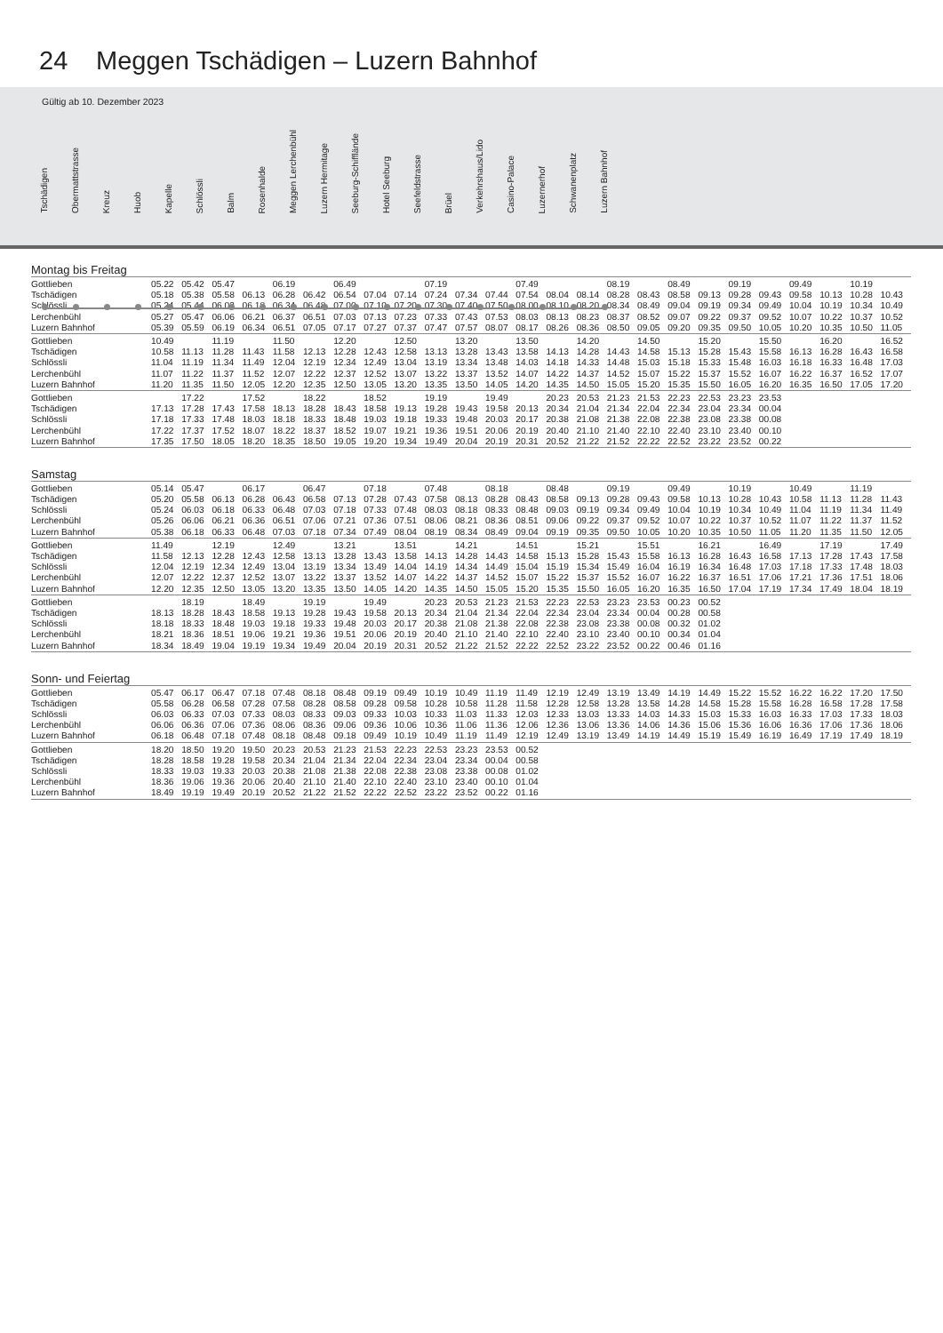24 Meggen Tschädigen – Luzern Bahnhof
Gültig ab 10. Dezember 2023
Tschädigen
Obermattstrasse
Kreuz
Huob
Kapelle
Schlössli
Balm
Rosenhalde
Meggen Lerchenbühl
Luzern Hermitage
Seeburg-Schifflände
Hotel Seeburg
Seefeldstrasse
Brüel
Verkehrshaus/Lido
Casino-Palace
Luzernerhof
Schwanenplatz
Luzern Bahnhof
Montag bis Freitag
| Gottlieben | 05.22 | 05.42 | 05.47 | | 06.19 | | 06.49 | | | 07.19 | | | 07.49 | | | 08.19 | | 08.49 | | 09.19 | | 09.49 | | 10.19 | |
| Tschädigen | 05.18 | 05.38 | 05.58 | 06.13 | 06.28 | 06.42 | 06.54 | 07.04 | 07.14 | 07.24 | 07.34 | 07.44 | 07.54 | 08.04 | 08.14 | 08.28 | 08.43 | 08.58 | 09.13 | 09.28 | 09.43 | 09.58 | 10.13 | 10.28 | 10.43 |
| Schlössli | 05.24 | 05.44 | 06.03 | 06.18 | 06.34 | 06.48 | 07.00 | 07.10 | 07.20 | 07.30 | 07.40 | 07.50 | 08.00 | 08.10 | 08.20 | 08.34 | 08.49 | 09.04 | 09.19 | 09.34 | 09.49 | 10.04 | 10.19 | 10.34 | 10.49 |
| Lerchenbühl | 05.27 | 05.47 | 06.06 | 06.21 | 06.37 | 06.51 | 07.03 | 07.13 | 07.23 | 07.33 | 07.43 | 07.53 | 08.03 | 08.13 | 08.23 | 08.37 | 08.52 | 09.07 | 09.22 | 09.37 | 09.52 | 10.07 | 10.22 | 10.37 | 10.52 |
| Luzern Bahnhof | 05.39 | 05.59 | 06.19 | 06.34 | 06.51 | 07.05 | 07.17 | 07.27 | 07.37 | 07.47 | 07.57 | 08.07 | 08.17 | 08.26 | 08.36 | 08.50 | 09.05 | 09.20 | 09.35 | 09.50 | 10.05 | 10.20 | 10.35 | 10.50 | 11.05 |
| Gottlieben | 10.49 | | 11.19 | | 11.50 | | 12.20 | | 12.50 | | 13.20 | | 13.50 | | 14.20 | | 14.50 | | 15.20 | | 15.50 | | 16.20 | | 16.52 |
| Tschädigen | 10.58 | 11.13 | 11.28 | 11.43 | 11.58 | 12.13 | 12.28 | 12.43 | 12.58 | 13.13 | 13.28 | 13.43 | 13.58 | 14.13 | 14.28 | 14.43 | 14.58 | 15.13 | 15.28 | 15.43 | 15.58 | 16.13 | 16.28 | 16.43 | 16.58 |
| Schlössli | 11.04 | 11.19 | 11.34 | 11.49 | 12.04 | 12.19 | 12.34 | 12.49 | 13.04 | 13.19 | 13.34 | 13.48 | 14.03 | 14.18 | 14.33 | 14.48 | 15.03 | 15.18 | 15.33 | 15.48 | 16.03 | 16.18 | 16.33 | 16.48 | 17.03 |
| Lerchenbühl | 11.07 | 11.22 | 11.37 | 11.52 | 12.07 | 12.22 | 12.37 | 12.52 | 13.07 | 13.22 | 13.37 | 13.52 | 14.07 | 14.22 | 14.37 | 14.52 | 15.07 | 15.22 | 15.37 | 15.52 | 16.07 | 16.22 | 16.37 | 16.52 | 17.07 |
| Luzern Bahnhof | 11.20 | 11.35 | 11.50 | 12.05 | 12.20 | 12.35 | 12.50 | 13.05 | 13.20 | 13.35 | 13.50 | 14.05 | 14.20 | 14.35 | 14.50 | 15.05 | 15.20 | 15.35 | 15.50 | 16.05 | 16.20 | 16.35 | 16.50 | 17.05 | 17.20 |
| Gottlieben | | 17.22 | | 17.52 | | 18.22 | | 18.52 | | 19.19 | | 19.49 | | 20.23 | 20.53 | 21.23 | 21.53 | 22.23 | 22.53 | 23.23 | 23.53 | | | | |
| Tschädigen | 17.13 | 17.28 | 17.43 | 17.58 | 18.13 | 18.28 | 18.43 | 18.58 | 19.13 | 19.28 | 19.43 | 19.58 | 20.13 | 20.34 | 21.04 | 21.34 | 22.04 | 22.34 | 23.04 | 23.34 | 00.04 | | | | |
| Schlössli | 17.18 | 17.33 | 17.48 | 18.03 | 18.18 | 18.33 | 18.48 | 19.03 | 19.18 | 19.33 | 19.48 | 20.03 | 20.17 | 20.38 | 21.08 | 21.38 | 22.08 | 22.38 | 23.08 | 23.38 | 00.08 | | | | |
| Lerchenbühl | 17.22 | 17.37 | 17.52 | 18.07 | 18.22 | 18.37 | 18.52 | 19.07 | 19.21 | 19.36 | 19.51 | 20.06 | 20.19 | 20.40 | 21.10 | 21.40 | 22.10 | 22.40 | 23.10 | 23.40 | 00.10 | | | | |
| Luzern Bahnhof | 17.35 | 17.50 | 18.05 | 18.20 | 18.35 | 18.50 | 19.05 | 19.20 | 19.34 | 19.49 | 20.04 | 20.19 | 20.31 | 20.52 | 21.22 | 21.52 | 22.22 | 22.52 | 23.22 | 23.52 | 00.22 | | | | |
Samstag
| Gottlieben | 05.14 | 05.47 | | 06.17 | | 06.47 | | 07.18 | | 07.48 | | 08.18 | | 08.48 | | 09.19 | | 09.49 | | 10.19 | | 10.49 | | 11.19 | |
| Tschädigen | 05.20 | 05.58 | 06.13 | 06.28 | 06.43 | 06.58 | 07.13 | 07.28 | 07.43 | 07.58 | 08.13 | 08.28 | 08.43 | 08.58 | 09.13 | 09.28 | 09.43 | 09.58 | 10.13 | 10.28 | 10.43 | 10.58 | 11.13 | 11.28 | 11.43 |
| Schlössli | 05.24 | 06.03 | 06.18 | 06.33 | 06.48 | 07.03 | 07.18 | 07.33 | 07.48 | 08.03 | 08.18 | 08.33 | 08.48 | 09.03 | 09.19 | 09.34 | 09.49 | 10.04 | 10.19 | 10.34 | 10.49 | 11.04 | 11.19 | 11.34 | 11.49 |
| Lerchenbühl | 05.26 | 06.06 | 06.21 | 06.36 | 06.51 | 07.06 | 07.21 | 07.36 | 07.51 | 08.06 | 08.21 | 08.36 | 08.51 | 09.06 | 09.22 | 09.37 | 09.52 | 10.07 | 10.22 | 10.37 | 10.52 | 11.07 | 11.22 | 11.37 | 11.52 |
| Luzern Bahnhof | 05.38 | 06.18 | 06.33 | 06.48 | 07.03 | 07.18 | 07.34 | 07.49 | 08.04 | 08.19 | 08.34 | 08.49 | 09.04 | 09.19 | 09.35 | 09.50 | 10.05 | 10.20 | 10.35 | 10.50 | 11.05 | 11.20 | 11.35 | 11.50 | 12.05 |
| Gottlieben | 11.49 | | 12.19 | | 12.49 | | 13.21 | | 13.51 | | 14.21 | | 14.51 | | 15.21 | | 15.51 | | 16.21 | | 16.49 | | 17.19 | | 17.49 |
| Tschädigen | 11.58 | 12.13 | 12.28 | 12.43 | 12.58 | 13.13 | 13.28 | 13.43 | 13.58 | 14.13 | 14.28 | 14.43 | 14.58 | 15.13 | 15.28 | 15.43 | 15.58 | 16.13 | 16.28 | 16.43 | 16.58 | 17.13 | 17.28 | 17.43 | 17.58 |
| Schlössli | 12.04 | 12.19 | 12.34 | 12.49 | 13.04 | 13.19 | 13.34 | 13.49 | 14.04 | 14.19 | 14.34 | 14.49 | 15.04 | 15.19 | 15.34 | 15.49 | 16.04 | 16.19 | 16.34 | 16.48 | 17.03 | 17.18 | 17.33 | 17.48 | 18.03 |
| Lerchenbühl | 12.07 | 12.22 | 12.37 | 12.52 | 13.07 | 13.22 | 13.37 | 13.52 | 14.07 | 14.22 | 14.37 | 14.52 | 15.07 | 15.22 | 15.37 | 15.52 | 16.07 | 16.22 | 16.37 | 16.51 | 17.06 | 17.21 | 17.36 | 17.51 | 18.06 |
| Luzern Bahnhof | 12.20 | 12.35 | 12.50 | 13.05 | 13.20 | 13.35 | 13.50 | 14.05 | 14.20 | 14.35 | 14.50 | 15.05 | 15.20 | 15.35 | 15.50 | 16.05 | 16.20 | 16.35 | 16.50 | 17.04 | 17.19 | 17.34 | 17.49 | 18.04 | 18.19 |
| Gottlieben | | 18.19 | | 18.49 | | 19.19 | | 19.49 | | 20.23 | 20.53 | 21.23 | 21.53 | 22.23 | 22.53 | 23.23 | 23.53 | 00.23 | 00.52 | | | | | | |
| Tschädigen | 18.13 | 18.28 | 18.43 | 18.58 | 19.13 | 19.28 | 19.43 | 19.58 | 20.13 | 20.34 | 21.04 | 21.34 | 22.04 | 22.34 | 23.04 | 23.34 | 00.04 | 00.28 | 00.58 | | | | | | |
| Schlössli | 18.18 | 18.33 | 18.48 | 19.03 | 19.18 | 19.33 | 19.48 | 20.03 | 20.17 | 20.38 | 21.08 | 21.38 | 22.08 | 22.38 | 23.08 | 23.38 | 00.08 | 00.32 | 01.02 | | | | | | |
| Lerchenbühl | 18.21 | 18.36 | 18.51 | 19.06 | 19.21 | 19.36 | 19.51 | 20.06 | 20.19 | 20.40 | 21.10 | 21.40 | 22.10 | 22.40 | 23.10 | 23.40 | 00.10 | 00.34 | 01.04 | | | | | | |
| Luzern Bahnhof | 18.34 | 18.49 | 19.04 | 19.19 | 19.34 | 19.49 | 20.04 | 20.19 | 20.31 | 20.52 | 21.22 | 21.52 | 22.22 | 22.52 | 23.22 | 23.52 | 00.22 | 00.46 | 01.16 | | | | | | |
Sonn- und Feiertag
| Gottlieben | 05.47 | 06.17 | 06.47 | 07.18 | 07.48 | 08.18 | 08.48 | 09.19 | 09.49 | 10.19 | 10.49 | 11.19 | 11.49 | 12.19 | 12.49 | 13.19 | 13.49 | 14.19 | 14.49 | 15.22 | 15.52 | 16.22 | 16.22 | 17.20 | 17.50 |
| Tschädigen | 05.58 | 06.28 | 06.58 | 07.28 | 07.58 | 08.28 | 08.58 | 09.28 | 09.58 | 10.28 | 10.58 | 11.28 | 11.58 | 12.28 | 12.58 | 13.28 | 13.58 | 14.28 | 14.58 | 15.28 | 15.58 | 16.28 | 16.58 | 17.28 | 17.58 |
| Schlössli | 06.03 | 06.33 | 07.03 | 07.33 | 08.03 | 08.33 | 09.03 | 09.33 | 10.03 | 10.33 | 11.03 | 11.33 | 12.03 | 12.33 | 13.03 | 13.33 | 14.03 | 14.33 | 15.03 | 15.33 | 16.03 | 16.33 | 17.03 | 17.33 | 18.03 |
| Lerchenbühl | 06.06 | 06.36 | 07.06 | 07.36 | 08.06 | 08.36 | 09.06 | 09.36 | 10.06 | 10.36 | 11.06 | 11.36 | 12.06 | 12.36 | 13.06 | 13.36 | 14.06 | 14.36 | 15.06 | 15.36 | 16.06 | 16.36 | 17.06 | 17.36 | 18.06 |
| Luzern Bahnhof | 06.18 | 06.48 | 07.18 | 07.48 | 08.18 | 08.48 | 09.18 | 09.49 | 10.19 | 10.49 | 11.19 | 11.49 | 12.19 | 12.49 | 13.19 | 13.49 | 14.19 | 14.49 | 15.19 | 15.49 | 16.19 | 16.49 | 17.19 | 17.49 | 18.19 |
| Gottlieben | 18.20 | 18.50 | 19.20 | 19.50 | 20.23 | 20.53 | 21.23 | 21.53 | 22.23 | 22.53 | 23.23 | 23.53 | 00.52 | | | | | | | | | | | | |
| Tschädigen | 18.28 | 18.58 | 19.28 | 19.58 | 20.34 | 21.04 | 21.34 | 22.04 | 22.34 | 23.04 | 23.34 | 00.04 | 00.58 | | | | | | | | | | | | |
| Schlössli | 18.33 | 19.03 | 19.33 | 20.03 | 20.38 | 21.08 | 21.38 | 22.08 | 22.38 | 23.08 | 23.38 | 00.08 | 01.02 | | | | | | | | | | | | |
| Lerchenbühl | 18.36 | 19.06 | 19.36 | 20.06 | 20.40 | 21.10 | 21.40 | 22.10 | 22.40 | 23.10 | 23.40 | 00.10 | 01.04 | | | | | | | | | | | | |
| Luzern Bahnhof | 18.49 | 19.19 | 19.49 | 20.19 | 20.52 | 21.22 | 21.52 | 22.22 | 22.52 | 23.22 | 23.52 | 00.22 | 01.16 | | | | | | | | | | | | |